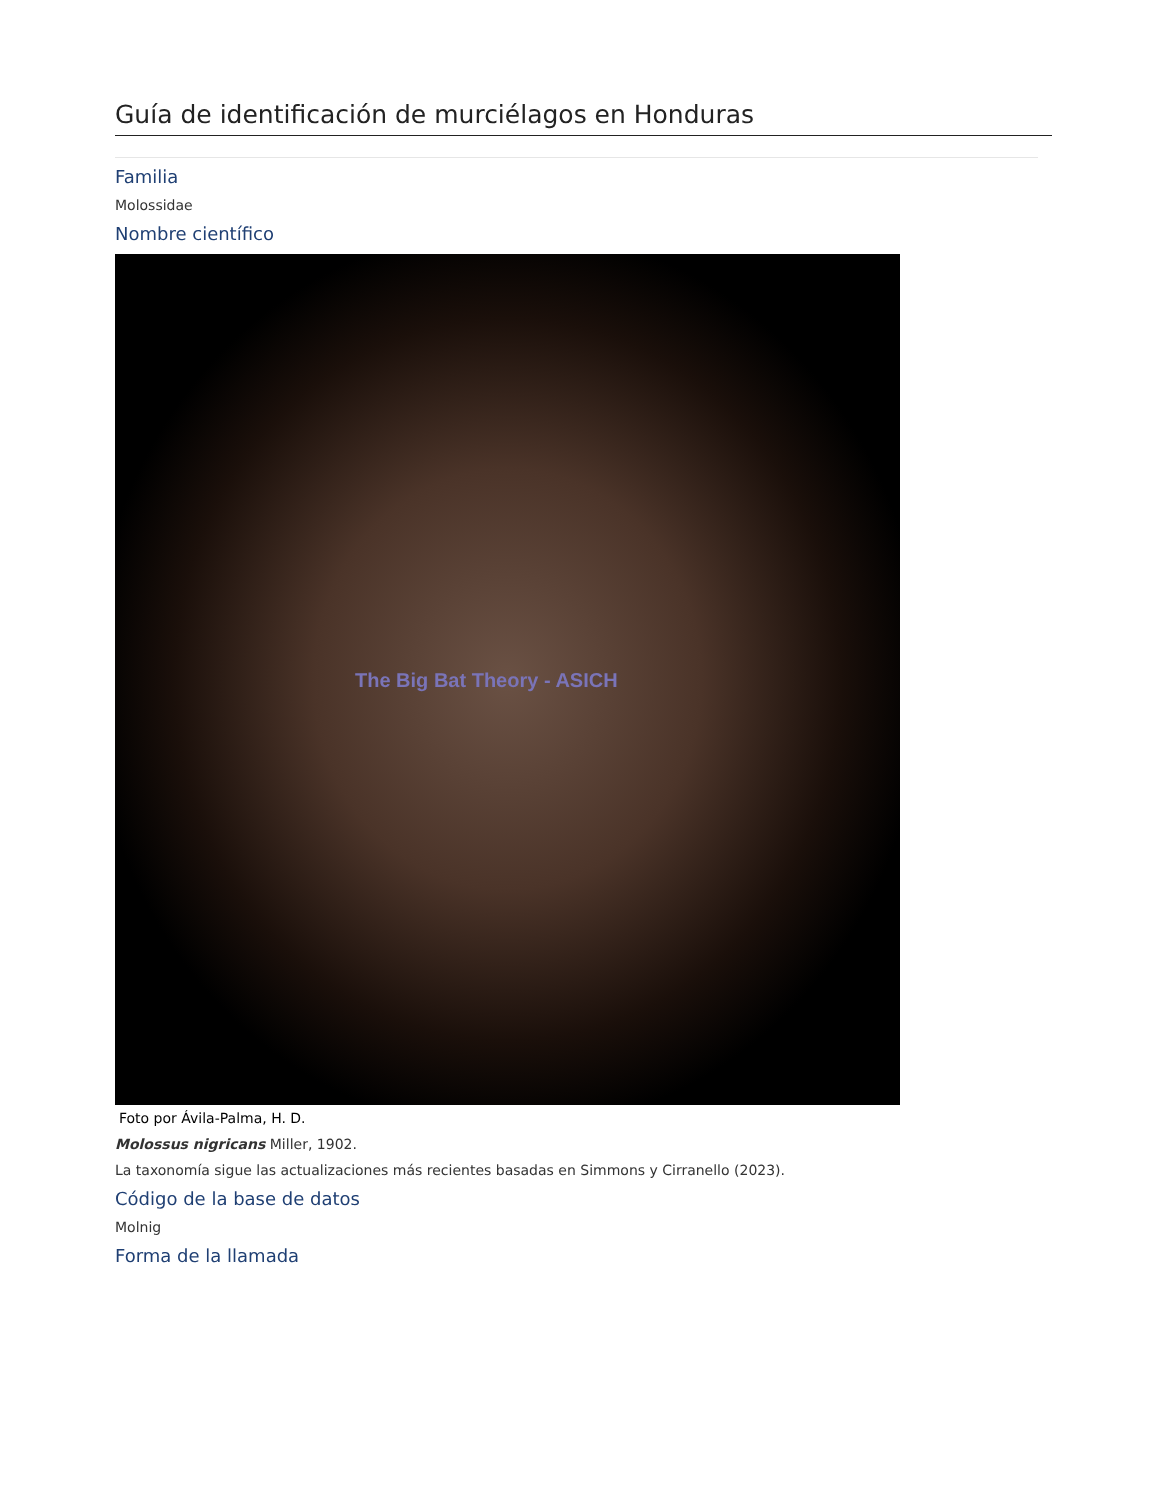Guía de identificación de murciélagos en Honduras
Familia
Molossidae
Nombre científico
The Big Bat Theory - ASICH
Foto por Ávila-Palma, H. D.
Molossus nigricans Miller, 1902.
La taxonomía sigue las actualizaciones más recientes basadas en Simmons y Cirranello (2023).
Código de la base de datos
Molnig
Forma de la llamada